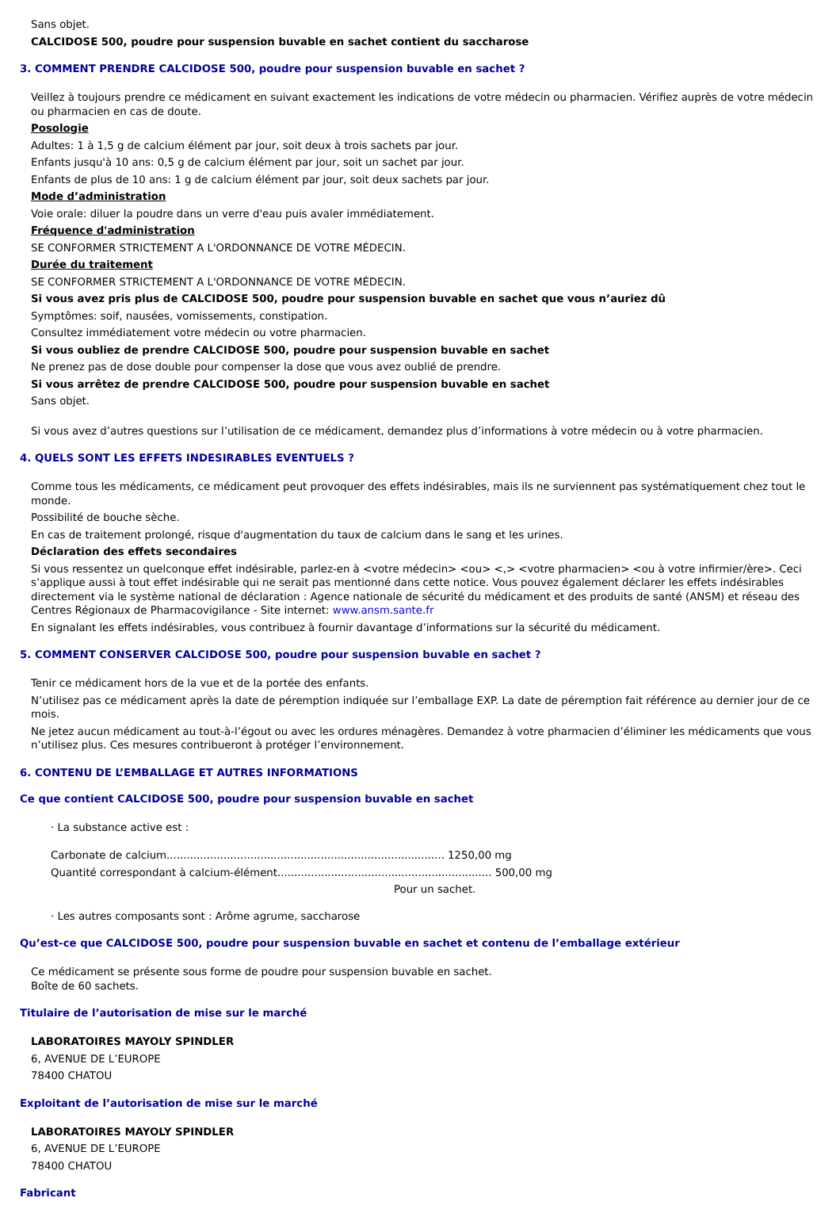Sans objet.
CALCIDOSE 500, poudre pour suspension buvable en sachet contient du saccharose
3. COMMENT PRENDRE CALCIDOSE 500, poudre pour suspension buvable en sachet ?
Veillez à toujours prendre ce médicament en suivant exactement les indications de votre médecin ou pharmacien. Vérifiez auprès de votre médecin ou pharmacien en cas de doute.
Posologie
Adultes: 1 à 1,5 g de calcium élément par jour, soit deux à trois sachets par jour.
Enfants jusqu'à 10 ans: 0,5 g de calcium élément par jour, soit un sachet par jour.
Enfants de plus de 10 ans: 1 g de calcium élément par jour, soit deux sachets par jour.
Mode d’administration
Voie orale: diluer la poudre dans un verre d'eau puis avaler immédiatement.
Fréquence d'administration
SE CONFORMER STRICTEMENT A L'ORDONNANCE DE VOTRE MÉDECIN.
Durée du traitement
SE CONFORMER STRICTEMENT A L'ORDONNANCE DE VOTRE MÉDECIN.
Si vous avez pris plus de CALCIDOSE 500, poudre pour suspension buvable en sachet que vous n’auriez dû
Symptômes: soif, nausées, vomissements, constipation.
Consultez immédiatement votre médecin ou votre pharmacien.
Si vous oubliez de prendre CALCIDOSE 500, poudre pour suspension buvable en sachet
Ne prenez pas de dose double pour compenser la dose que vous avez oublié de prendre.
Si vous arrêtez de prendre CALCIDOSE 500, poudre pour suspension buvable en sachet
Sans objet.
Si vous avez d’autres questions sur l’utilisation de ce médicament, demandez plus d’informations à votre médecin ou à votre pharmacien.
4. QUELS SONT LES EFFETS INDESIRABLES EVENTUELS ?
Comme tous les médicaments, ce médicament peut provoquer des effets indésirables, mais ils ne surviennent pas systématiquement chez tout le monde.
Possibilité de bouche sèche.
En cas de traitement prolongé, risque d'augmentation du taux de calcium dans le sang et les urines.
Déclaration des effets secondaires
Si vous ressentez un quelconque effet indésirable, parlez-en à <votre médecin> <ou> <,> <votre pharmacien> <ou à votre infirmier/ère>. Ceci s’applique aussi à tout effet indésirable qui ne serait pas mentionné dans cette notice. Vous pouvez également déclarer les effets indésirables directement via le système national de déclaration : Agence nationale de sécurité du médicament et des produits de santé (ANSM) et réseau des Centres Régionaux de Pharmacovigilance - Site internet: www.ansm.sante.fr
En signalant les effets indésirables, vous contribuez à fournir davantage d’informations sur la sécurité du médicament.
5. COMMENT CONSERVER CALCIDOSE 500, poudre pour suspension buvable en sachet ?
Tenir ce médicament hors de la vue et de la portée des enfants.
N’utilisez pas ce médicament après la date de péremption indiquée sur l’emballage EXP. La date de péremption fait référence au dernier jour de ce mois.
Ne jetez aucun médicament au tout-à-l’égout ou avec les ordures ménagères. Demandez à votre pharmacien d’éliminer les médicaments que vous n’utilisez plus. Ces mesures contribueront à protéger l’environnement.
6. CONTENU DE L’EMBALLAGE ET AUTRES INFORMATIONS
Ce que contient CALCIDOSE 500, poudre pour suspension buvable en sachet
· La substance active est :
Carbonate de calcium................................................................................... 1250,00 mg
Quantité correspondant à calcium-élément................................................................ 500,00 mg
Pour un sachet.
· Les autres composants sont : Arôme agrume, saccharose
Qu’est-ce que CALCIDOSE 500, poudre pour suspension buvable en sachet et contenu de l’emballage extérieur
Ce médicament se présente sous forme de poudre pour suspension buvable en sachet.
Boîte de 60 sachets.
Titulaire de l’autorisation de mise sur le marché
LABORATOIRES MAYOLY SPINDLER
6, AVENUE DE L’EUROPE
78400 CHATOU
Exploitant de l’autorisation de mise sur le marché
LABORATOIRES MAYOLY SPINDLER
6, AVENUE DE L’EUROPE
78400 CHATOU
Fabricant